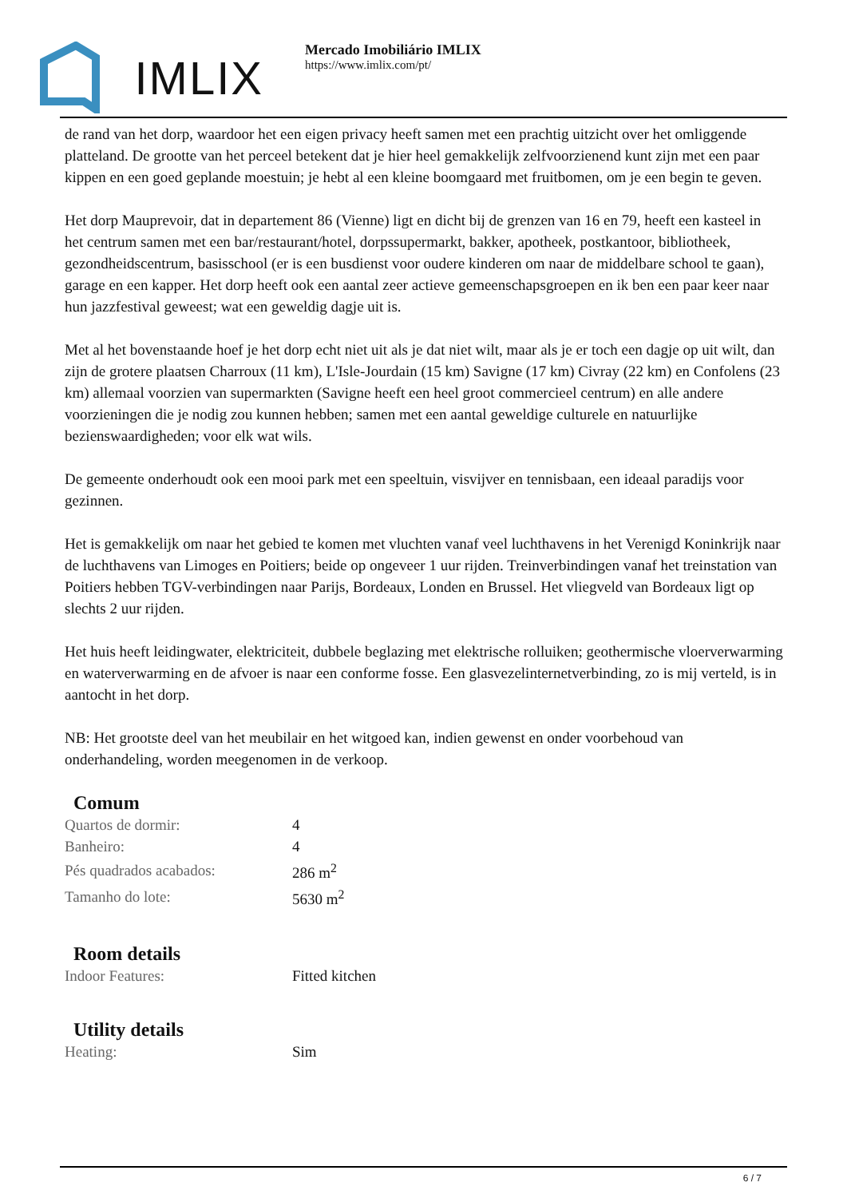IMLIX
Mercado Imobiliário IMLIX
https://www.imlix.com/pt/
de rand van het dorp, waardoor het een eigen privacy heeft samen met een prachtig uitzicht over het omliggende platteland. De grootte van het perceel betekent dat je hier heel gemakkelijk zelfvoorzienend kunt zijn met een paar kippen en een goed geplande moestuin; je hebt al een kleine boomgaard met fruitbomen, om je een begin te geven.
Het dorp Mauprevoir, dat in departement 86 (Vienne) ligt en dicht bij de grenzen van 16 en 79, heeft een kasteel in het centrum samen met een bar/restaurant/hotel, dorpssupermarkt, bakker, apotheek, postkantoor, bibliotheek, gezondheidscentrum, basisschool (er is een busdienst voor oudere kinderen om naar de middelbare school te gaan), garage en een kapper. Het dorp heeft ook een aantal zeer actieve gemeenschapsgroepen en ik ben een paar keer naar hun jazzfestival geweest; wat een geweldig dagje uit is.
Met al het bovenstaande hoef je het dorp echt niet uit als je dat niet wilt, maar als je er toch een dagje op uit wilt, dan zijn de grotere plaatsen Charroux (11 km), L'Isle-Jourdain (15 km) Savigne (17 km) Civray (22 km) en Confolens (23 km) allemaal voorzien van supermarkten (Savigne heeft een heel groot commercieel centrum) en alle andere voorzieningen die je nodig zou kunnen hebben; samen met een aantal geweldige culturele en natuurlijke bezienswaardigheden; voor elk wat wils.
De gemeente onderhoudt ook een mooi park met een speeltuin, visvijver en tennisbaan, een ideaal paradijs voor gezinnen.
Het is gemakkelijk om naar het gebied te komen met vluchten vanaf veel luchthavens in het Verenigd Koninkrijk naar de luchthavens van Limoges en Poitiers; beide op ongeveer 1 uur rijden. Treinverbindingen vanaf het treinstation van Poitiers hebben TGV-verbindingen naar Parijs, Bordeaux, Londen en Brussel. Het vliegveld van Bordeaux ligt op slechts 2 uur rijden.
Het huis heeft leidingwater, elektriciteit, dubbele beglazing met elektrische rolluiken; geothermische vloerverwarming en waterverwarming en de afvoer is naar een conforme fosse. Een glasvezelinternetverbinding, zo is mij verteld, is in aantocht in het dorp.
NB: Het grootste deel van het meubilair en het witgoed kan, indien gewenst en onder voorbehoud van onderhandeling, worden meegenomen in de verkoop.
Comum
| Quartos de dormir: | 4 |
| Banheiro: | 4 |
| Pés quadrados acabados: | 286 m<sup>2</sup> |
| Tamanho do lote: | 5630 m<sup>2</sup> |
Room details
| Indoor Features: | Fitted kitchen |
Utility details
| Heating: | Sim |
6 / 7